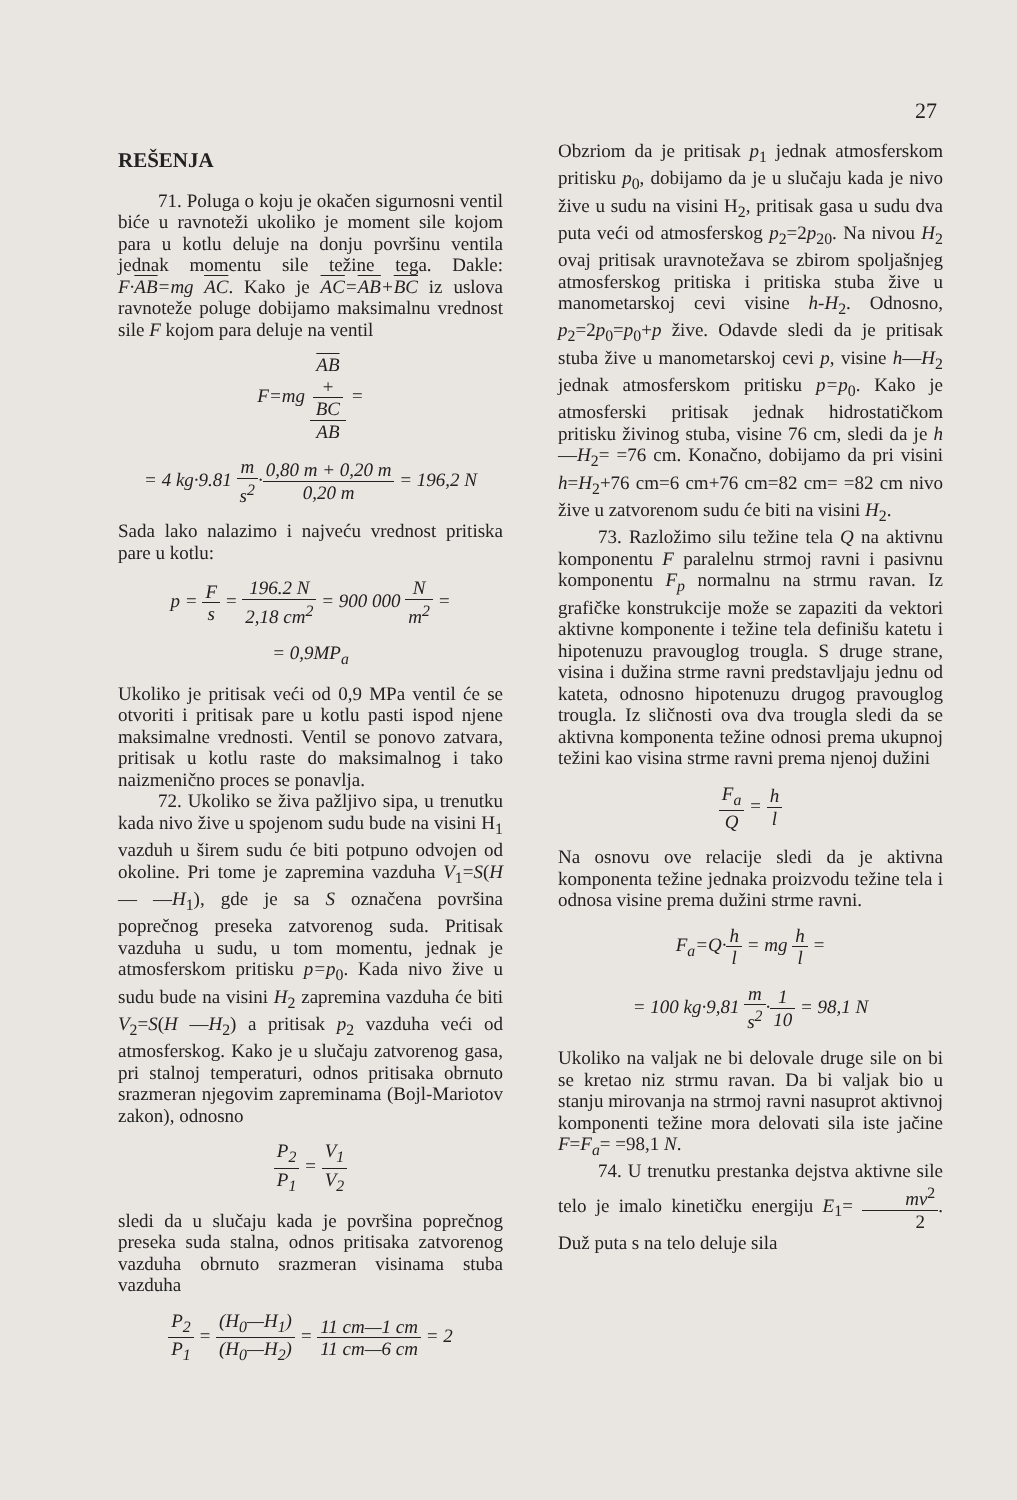27
REŠENJA
71. Poluga o koju je okačen sigurnosni ventil biće u ravnoteži ukoliko je moment sile kojom para u kotlu deluje na donju površinu ventila jednak momentu sile težine tega. Dakle: F·AB=mg AC. Kako je AC=AB+BC iz uslova ravnoteže poluge dobijamo maksimalnu vrednost sile F kojom para deluje na ventil
F=mg AB
+
BC AB =
= 4 kg·9.81 m s<sup>2</sup>·0,80 m + 0,20 m 0,20 m = 196,2 N
Sada lako nalazimo i najveću vrednost pritiska pare u kotlu:
p = F s = 196.2 N 2,18 cm<sup>2</sup> = 900 000 N m<sup>2</sup> =
= 0,9MP<sub>a</sub>
Ukoliko je pritisak veći od 0,9 MPa ventil će se otvoriti i pritisak pare u kotlu pasti ispod njene maksimalne vrednosti. Ventil se ponovo zatvara, pritisak u kotlu raste do maksimalnog i tako naizmenično proces se ponavlja.
72. Ukoliko se živa pažljivo sipa, u trenutku kada nivo žive u spojenom sudu bude na visini H<sub>1</sub> vazduh u širem sudu će biti potpuno odvojen od okoline. Pri tome je zapremina vazduha V<sub>1</sub>=S(H — —H<sub>1</sub>), gde je sa S označena površina poprečnog preseka zatvorenog suda. Pritisak vazduha u sudu, u tom momentu, jednak je atmosferskom pritisku p=p<sub>0</sub>. Kada nivo žive u sudu bude na visini H<sub>2</sub> zapremina vazduha će biti V<sub>2</sub>=S(H —H<sub>2</sub>) a pritisak p<sub>2</sub> vazduha veći od atmosferskog. Kako je u slučaju zatvorenog gasa, pri stalnoj temperaturi, odnos pritisaka obrnuto srazmeran njegovim zapreminama (Bojl-Mariotov zakon), odnosno
P<sub>2</sub> P<sub>1</sub> = V<sub>1</sub> V<sub>2</sub>
sledi da u slučaju kada je površina poprečnog preseka suda stalna, odnos pritisaka zatvorenog vazduha obrnuto srazmeran visinama stuba vazduha
P<sub>2</sub> P<sub>1</sub> = (H<sub>0</sub>—H<sub>1</sub>) (H<sub>0</sub>—H<sub>2</sub>) = 11 cm—1 cm 11 cm—6 cm = 2
Obzriom da je pritisak p<sub>1</sub> jednak atmosferskom pritisku p<sub>0</sub>, dobijamo da je u slučaju kada je nivo žive u sudu na visini H<sub>2</sub>, pritisak gasa u sudu dva puta veći od atmosferskog p<sub>2</sub>=2p<sub>20</sub>. Na nivou H<sub>2</sub> ovaj pritisak uravnotežava se zbirom spoljašnjeg atmosferskog pritiska i pritiska stuba žive u manometarskoj cevi visine h-H<sub>2</sub>. Odnosno, p<sub>2</sub>=2p<sub>0</sub>=p<sub>0</sub>+p žive. Odavde sledi da je pritisak stuba žive u manometarskoj cevi p, visine h—H<sub>2</sub> jednak atmosferskom pritisku p=p<sub>0</sub>. Kako je atmosferski pritisak jednak hidrostatičkom pritisku živinog stuba, visine 76 cm, sledi da je h—H<sub>2</sub>= =76 cm. Konačno, dobijamo da pri visini h=H<sub>2</sub>+76 cm=6 cm+76 cm=82 cm= =82 cm nivo žive u zatvorenom sudu će biti na visini H<sub>2</sub>.
73. Razložimo silu težine tela Q na aktivnu komponentu F paralelnu strmoj ravni i pasivnu komponentu F<sub>p</sub> normalnu na strmu ravan. Iz grafičke konstrukcije može se zapaziti da vektori aktivne komponente i težine tela definišu katetu i hipotenuzu pravouglog trougla. S druge strane, visina i dužina strme ravni predstavljaju jednu od kateta, odnosno hipotenuzu drugog pravouglog trougla. Iz sličnosti ova dva trougla sledi da se aktivna komponenta težine odnosi prema ukupnoj težini kao visina strme ravni prema njenoj dužini
F<sub>a</sub> Q = h l
Na osnovu ove relacije sledi da je aktivna komponenta težine jednaka proizvodu težine tela i odnosa visine prema dužini strme ravni.
F<sub>a</sub>=Q·h l = mg h l =
= 100 kg·9,81 m s<sup>2</sup>·1 10 = 98,1 N
Ukoliko na valjak ne bi delovale druge sile on bi se kretao niz strmu ravan. Da bi valjak bio u stanju mirovanja na strmoj ravni nasuprot aktivnoj komponenti težine mora delovati sila iste jačine F=F<sub>a</sub>= =98,1 N.
74. U trenutku prestanka dejstva aktivne sile telo je imalo kinetičku energiju E<sub>1</sub>= mv<sup>2</sup> 2. Duž puta s na telo deluje sila